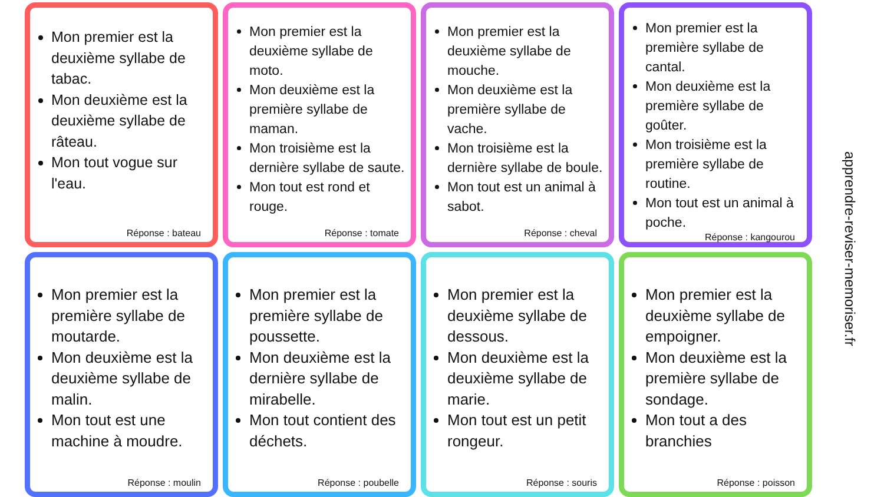Mon premier est la deuxième syllabe de tabac.
Mon deuxième est la deuxième syllabe de râteau.
Mon tout vogue sur l'eau.
Réponse : bateau
Mon premier est la deuxième syllabe de moto.
Mon deuxième est la première syllabe de maman.
Mon troisième est la dernière syllabe de saute.
Mon tout est rond et rouge.
Réponse : tomate
Mon premier est la deuxième syllabe de mouche.
Mon deuxième est la première syllabe de vache.
Mon troisième est la dernière syllabe de boule.
Mon tout est un animal à sabot.
Réponse : cheval
Mon premier est la première syllabe de cantal.
Mon deuxième est la première syllabe de goûter.
Mon troisième est la première syllabe de routine.
Mon tout est un animal à poche.
Réponse : kangourou
Mon premier est la première syllabe de moutarde.
Mon deuxième est la deuxième syllabe de malin.
Mon tout est une machine à moudre.
Réponse : moulin
Mon premier est la première syllabe de poussette.
Mon deuxième est la dernière syllabe de mirabelle.
Mon tout contient des déchets.
Réponse : poubelle
Mon premier est la deuxième syllabe de dessous.
Mon deuxième est la deuxième syllabe de marie.
Mon tout est un petit rongeur.
Réponse : souris
Mon premier est la deuxième syllabe de empoigner.
Mon deuxième est la première syllabe de sondage.
Mon tout a des branchies
Réponse : poisson
apprendre-reviser-memoriser.fr